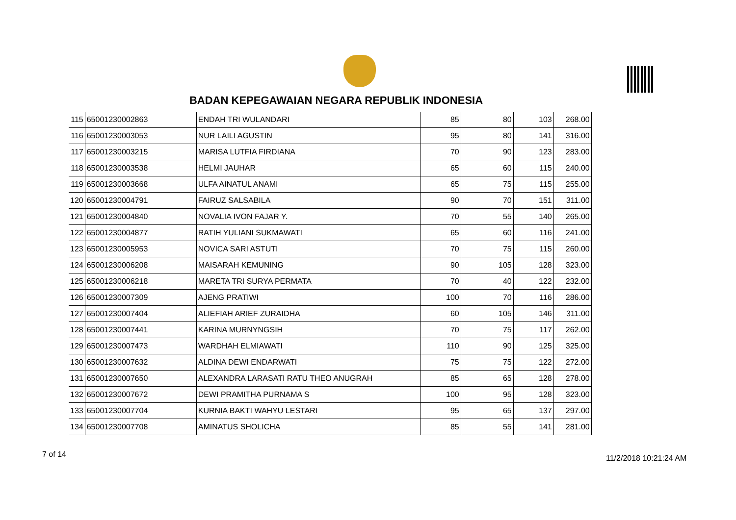BADAN KEPEGAWAIAN NEGARA REPUBLIK INDONESIA
| 115 | 65001230002863 | ENDAH TRI WULANDARI | 85 | 80 | 103 | 268.00 |
| 116 | 65001230003053 | NUR LAILI AGUSTIN | 95 | 80 | 141 | 316.00 |
| 117 | 65001230003215 | MARISA LUTFIA FIRDIANA | 70 | 90 | 123 | 283.00 |
| 118 | 65001230003538 | HELMI JAUHAR | 65 | 60 | 115 | 240.00 |
| 119 | 65001230003668 | ULFA AINATUL ANAMI | 65 | 75 | 115 | 255.00 |
| 120 | 65001230004791 | FAIRUZ SALSABILA | 90 | 70 | 151 | 311.00 |
| 121 | 65001230004840 | NOVALIA IVON FAJAR Y. | 70 | 55 | 140 | 265.00 |
| 122 | 65001230004877 | RATIH YULIANI SUKMAWATI | 65 | 60 | 116 | 241.00 |
| 123 | 65001230005953 | NOVICA SARI ASTUTI | 70 | 75 | 115 | 260.00 |
| 124 | 65001230006208 | MAISARAH KEMUNING | 90 | 105 | 128 | 323.00 |
| 125 | 65001230006218 | MARETA TRI SURYA PERMATA | 70 | 40 | 122 | 232.00 |
| 126 | 65001230007309 | AJENG PRATIWI | 100 | 70 | 116 | 286.00 |
| 127 | 65001230007404 | ALIEFIAH ARIEF ZURAIDHA | 60 | 105 | 146 | 311.00 |
| 128 | 65001230007441 | KARINA MURNYNGSIH | 70 | 75 | 117 | 262.00 |
| 129 | 65001230007473 | WARDHAH ELMIAWATI | 110 | 90 | 125 | 325.00 |
| 130 | 65001230007632 | ALDINA DEWI ENDARWATI | 75 | 75 | 122 | 272.00 |
| 131 | 65001230007650 | ALEXANDRA LARASATI RATU THEO ANUGRAH | 85 | 65 | 128 | 278.00 |
| 132 | 65001230007672 | DEWI PRAMITHA PURNAMA S | 100 | 95 | 128 | 323.00 |
| 133 | 65001230007704 | KURNIA BAKTI WAHYU LESTARI | 95 | 65 | 137 | 297.00 |
| 134 | 65001230007708 | AMINATUS SHOLICHA | 85 | 55 | 141 | 281.00 |
7 of 14 11/2/2018 10:21:24 AM